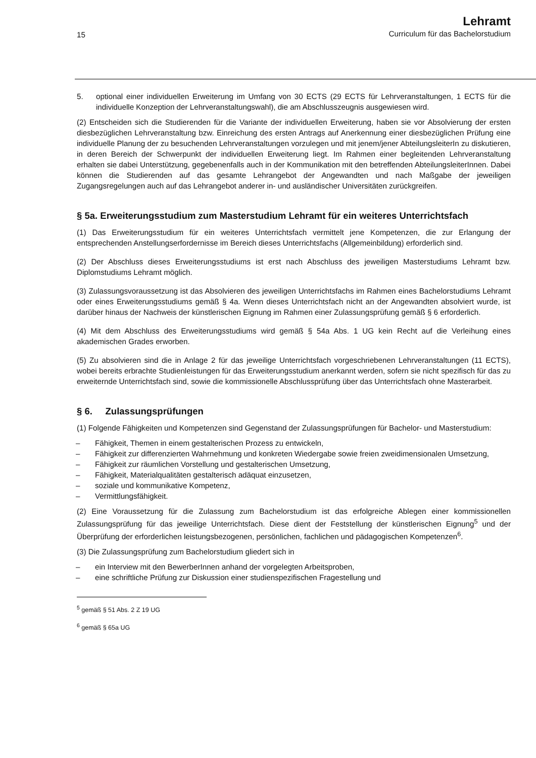15
Lehramt
Curriculum für das Bachelorstudium
5. optional einer individuellen Erweiterung im Umfang von 30 ECTS (29 ECTS für Lehrveranstaltungen, 1 ECTS für die individuelle Konzeption der Lehrveranstaltungswahl), die am Abschlusszeugnis ausgewiesen wird.
(2) Entscheiden sich die Studierenden für die Variante der individuellen Erweiterung, haben sie vor Absolvierung der ersten diesbezüglichen Lehrveranstaltung bzw. Einreichung des ersten Antrags auf Anerkennung einer diesbezüglichen Prüfung eine individuelle Planung der zu besuchenden Lehrveranstaltungen vorzulegen und mit jenem/jener AbteilungsleiterIn zu diskutieren, in deren Bereich der Schwerpunkt der individuellen Erweiterung liegt. Im Rahmen einer begleitenden Lehrveranstaltung erhalten sie dabei Unterstützung, gegebenenfalls auch in der Kommunikation mit den betreffenden AbteilungsleiterInnen. Dabei können die Studierenden auf das gesamte Lehrangebot der Angewandten und nach Maßgabe der jeweiligen Zugangsregelungen auch auf das Lehrangebot anderer in- und ausländischer Universitäten zurückgreifen.
§ 5a. Erweiterungsstudium zum Masterstudium Lehramt für ein weiteres Unterrichtsfach
(1) Das Erweiterungsstudium für ein weiteres Unterrichtsfach vermittelt jene Kompetenzen, die zur Erlangung der entsprechenden Anstellungserfordernisse im Bereich dieses Unterrichtsfachs (Allgemeinbildung) erforderlich sind.
(2) Der Abschluss dieses Erweiterungsstudiums ist erst nach Abschluss des jeweiligen Masterstudiums Lehramt bzw. Diplomstudiums Lehramt möglich.
(3) Zulassungsvoraussetzung ist das Absolvieren des jeweiligen Unterrichtsfachs im Rahmen eines Bachelorstudiums Lehramt oder eines Erweiterungsstudiums gemäß § 4a. Wenn dieses Unterrichtsfach nicht an der Angewandten absolviert wurde, ist darüber hinaus der Nachweis der künstlerischen Eignung im Rahmen einer Zulassungsprüfung gemäß § 6 erforderlich.
(4) Mit dem Abschluss des Erweiterungsstudiums wird gemäß § 54a Abs. 1 UG kein Recht auf die Verleihung eines akademischen Grades erworben.
(5) Zu absolvieren sind die in Anlage 2 für das jeweilige Unterrichtsfach vorgeschriebenen Lehrveranstaltungen (11 ECTS), wobei bereits erbrachte Studienleistungen für das Erweiterungsstudium anerkannt werden, sofern sie nicht spezifisch für das zu erweiternde Unterrichtsfach sind, sowie die kommissionelle Abschlussprüfung über das Unterrichtsfach ohne Masterarbeit.
§ 6. Zulassungsprüfungen
(1) Folgende Fähigkeiten und Kompetenzen sind Gegenstand der Zulassungsprüfungen für Bachelor- und Masterstudium:
– Fähigkeit, Themen in einem gestalterischen Prozess zu entwickeln,
– Fähigkeit zur differenzierten Wahrnehmung und konkreten Wiedergabe sowie freien zweidimensionalen Umsetzung,
– Fähigkeit zur räumlichen Vorstellung und gestalterischen Umsetzung,
– Fähigkeit, Materialqualitäten gestalterisch adäquat einzusetzen,
– soziale und kommunikative Kompetenz,
– Vermittlungsfähigkeit.
(2) Eine Voraussetzung für die Zulassung zum Bachelorstudium ist das erfolgreiche Ablegen einer kommissionellen Zulassungsprüfung für das jeweilige Unterrichtsfach. Diese dient der Feststellung der künstlerischen Eignung<sup>5</sup> und der Überprüfung der erforderlichen leistungsbezogenen, persönlichen, fachlichen und pädagogischen Kompetenzen<sup>6</sup>.
(3) Die Zulassungsprüfung zum Bachelorstudium gliedert sich in
– ein Interview mit den BewerberInnen anhand der vorgelegten Arbeitsproben,
– eine schriftliche Prüfung zur Diskussion einer studienspezifischen Fragestellung und
<sup>5</sup> gemäß § 51 Abs. 2 Z 19 UG
<sup>6</sup> gemäß § 65a UG